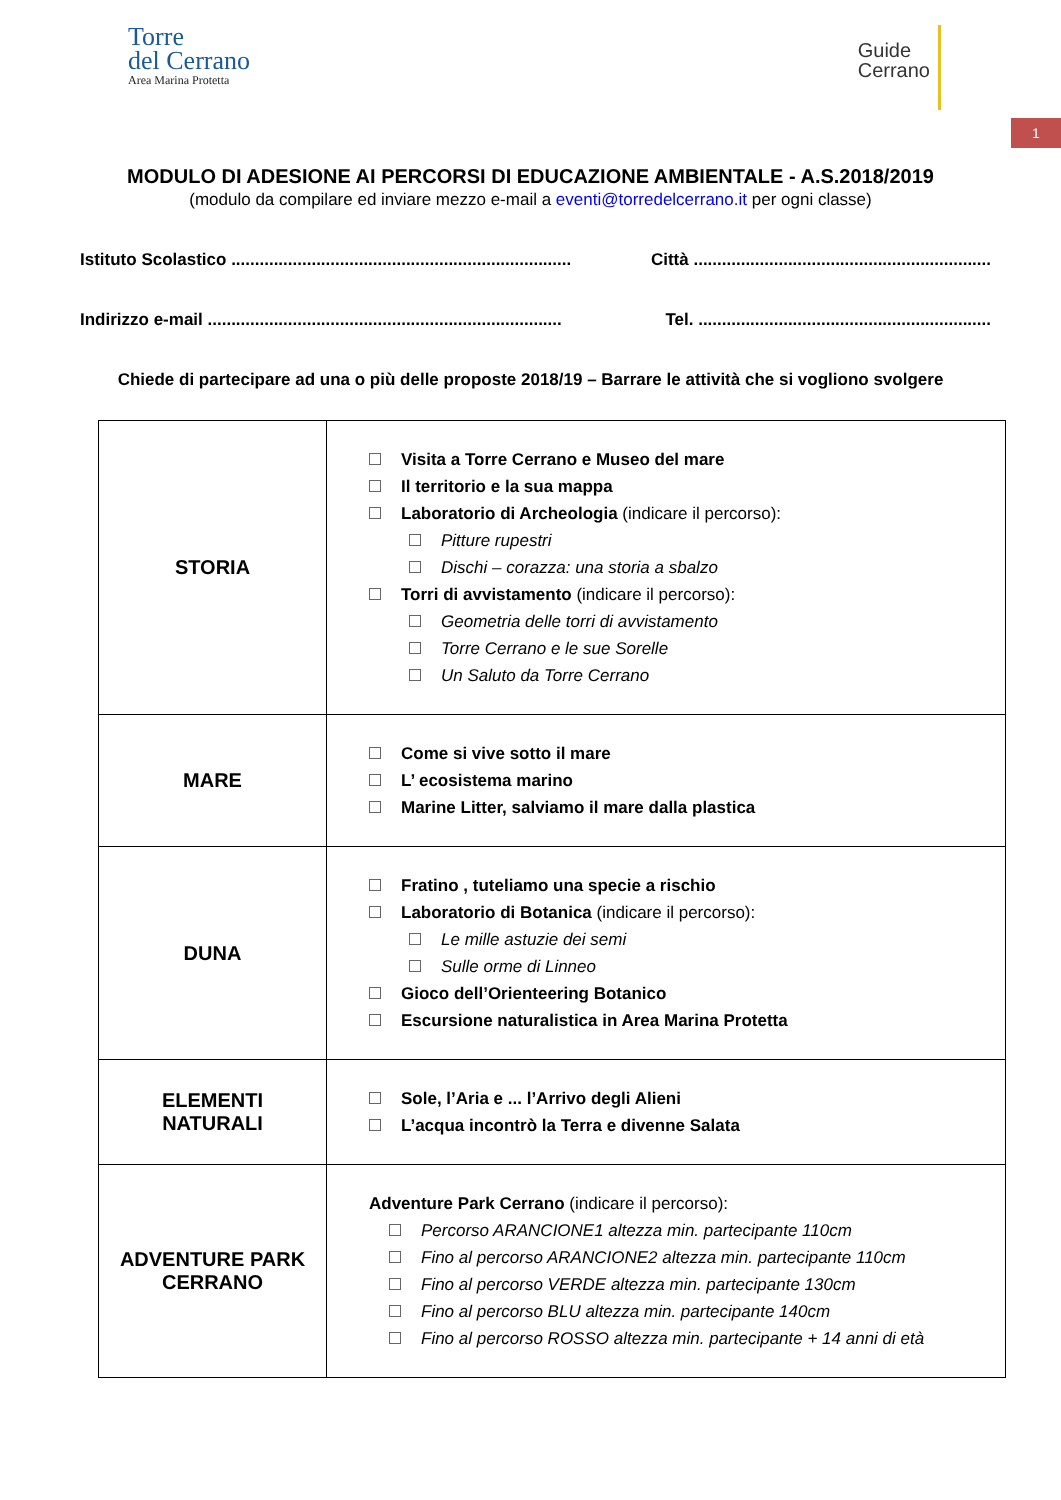Torre
del Cerrano
Area Marina Protetta
Guide
Cerrano
1
MODULO DI ADESIONE AI PERCORSI DI EDUCAZIONE AMBIENTALE - A.S.2018/2019
(modulo da compilare ed inviare mezzo e-mail a eventi@torredelcerrano.it per ogni classe)
Istituto Scolastico ........................................................................ Città ...............................................................
Indirizzo e-mail ........................................................................... Tel. ..............................................................
Chiede di partecipare ad una o più delle proposte 2018/19 – Barrare le attività che si vogliono svolgere
| STORIA | Visita a Torre Cerrano e Museo del mare Il territorio e la sua mappa Laboratorio di Archeologia (indicare il percorso): Pitture rupestri Dischi – corazza: una storia a sbalzo Torri di avvistamento (indicare il percorso): Geometria delle torri di avvistamento Torre Cerrano e le sue Sorelle Un Saluto da Torre Cerrano |
| MARE | Come si vive sotto il mare L’ ecosistema marino Marine Litter, salviamo il mare dalla plastica |
| DUNA | Fratino , tuteliamo una specie a rischio Laboratorio di Botanica (indicare il percorso): Le mille astuzie dei semi Sulle orme di Linneo Gioco dell’Orienteering Botanico Escursione naturalistica in Area Marina Protetta |
| ELEMENTI NATURALI | Sole, l’Aria e ... l’Arrivo degli Alieni L’acqua incontrò la Terra e divenne Salata |
| ADVENTURE PARK CERRANO | Adventure Park Cerrano (indicare il percorso): Percorso ARANCIONE1 altezza min. partecipante 110cm Fino al percorso ARANCIONE2 altezza min. partecipante 110cm Fino al percorso VERDE altezza min. partecipante 130cm Fino al percorso BLU altezza min. partecipante 140cm Fino al percorso ROSSO altezza min. partecipante + 14 anni di età |